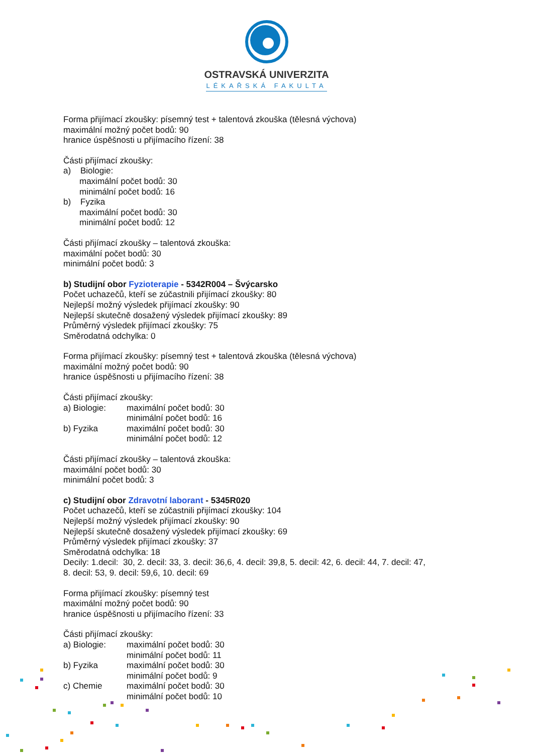OSTRAVSKÁ UNIVERZITA
LÉKAŘSKÁ FAKULTA
Forma přijímací zkoušky: písemný test + talentová zkouška (tělesná výchova)
maximální možný počet bodů: 90
hranice úspěšnosti u přijímacího řízení: 38
Části přijímací zkoušky:
a) Biologie:
maximální počet bodů: 30
minimální počet bodů: 16
b) Fyzika
maximální počet bodů: 30
minimální počet bodů: 12
Části přijímací zkoušky – talentová zkouška:
maximální počet bodů: 30
minimální počet bodů: 3
b) Studijní obor Fyzioterapie - 5342R004 – Švýcarsko
Počet uchazečů, kteří se zúčastnili přijímací zkoušky: 80
Nejlepší možný výsledek přijímací zkoušky: 90
Nejlepší skutečně dosažený výsledek přijímací zkoušky: 89
Průměrný výsledek přijímací zkoušky: 75
Směrodatná odchylka: 0
Forma přijímací zkoušky: písemný test + talentová zkouška (tělesná výchova)
maximální možný počet bodů: 90
hranice úspěšnosti u přijímacího řízení: 38
Části přijímací zkoušky:
| a) Biologie: | maximální počet bodů: 30 |
| | minimální počet bodů: 16 |
| b) Fyzika | maximální počet bodů: 30 |
| | minimální počet bodů: 12 |
Části přijímací zkoušky – talentová zkouška:
maximální počet bodů: 30
minimální počet bodů: 3
c) Studijní obor Zdravotní laborant - 5345R020
Počet uchazečů, kteří se zúčastnili přijímací zkoušky: 104
Nejlepší možný výsledek přijímací zkoušky: 90
Nejlepší skutečně dosažený výsledek přijímací zkoušky: 69
Průměrný výsledek přijímací zkoušky: 37
Směrodatná odchylka: 18
Decily: 1.decil: 30, 2. decil: 33, 3. decil: 36,6, 4. decil: 39,8, 5. decil: 42, 6. decil: 44, 7. decil: 47,
8. decil: 53, 9. decil: 59,6, 10. decil: 69
Forma přijímací zkoušky: písemný test
maximální možný počet bodů: 90
hranice úspěšnosti u přijímacího řízení: 33
Části přijímací zkoušky:
| a) Biologie: | maximální počet bodů: 30 |
| | minimální počet bodů: 11 |
| b) Fyzika | maximální počet bodů: 30 |
| | minimální počet bodů: 9 |
| c) Chemie | maximální počet bodů: 30 |
| | minimální počet bodů: 10 |